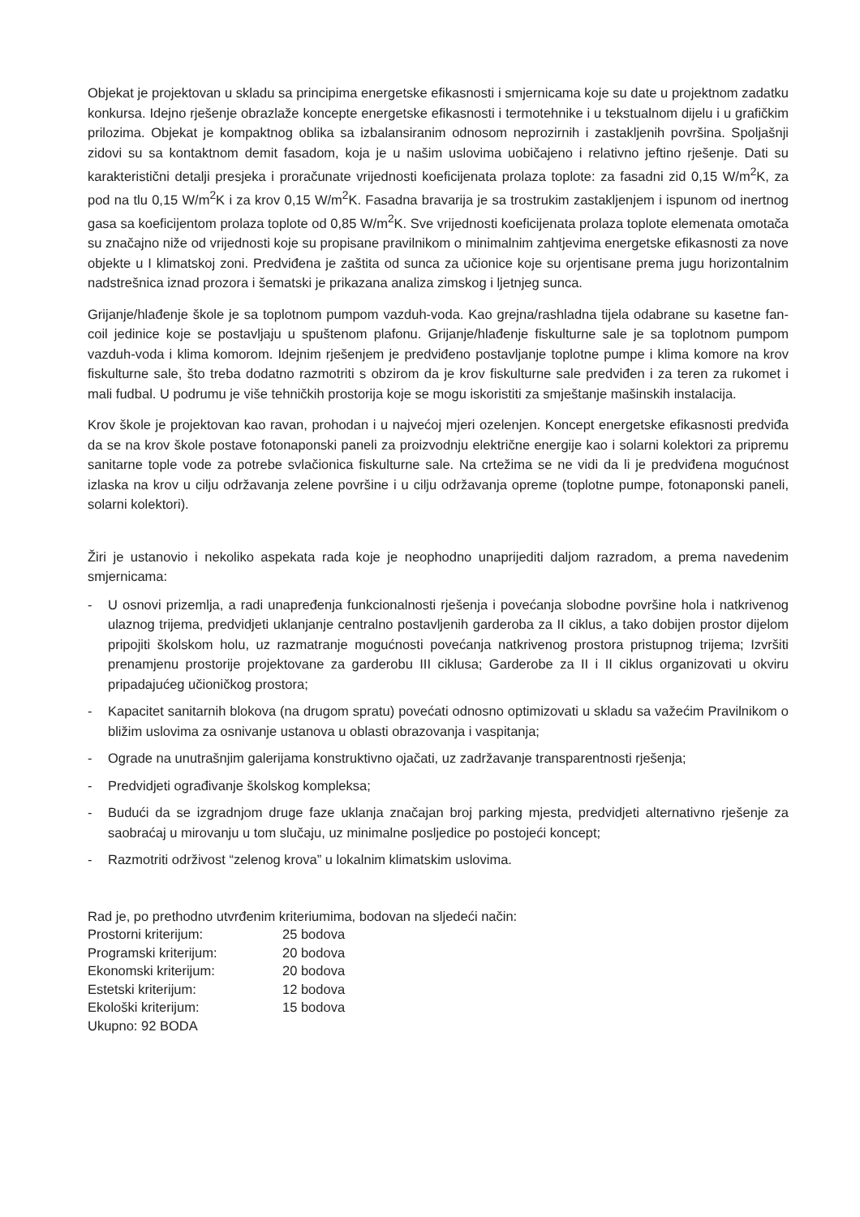Objekat je projektovan u skladu sa principima energetske efikasnosti i smjernicama koje su date u projektnom zadatku konkursa. Idejno rješenje obrazlaže koncepte energetske efikasnosti i termotehnike i u tekstualnom dijelu i u grafičkim prilozima. Objekat je kompaktnog oblika sa izbalansiranim odnosom neprozirnih i zastakljenih površina. Spoljašnji zidovi su sa kontaktnom demit fasadom, koja je u našim uslovima uobičajeno i relativno jeftino rješenje. Dati su karakteristični detalji presjeka i proračunate vrijednosti koeficijenata prolaza toplote: za fasadni zid 0,15 W/m<sup>2</sup>K, za pod na tlu 0,15 W/m<sup>2</sup>K i za krov 0,15 W/m<sup>2</sup>K. Fasadna bravarija je sa trostrukim zastakljenjem i ispunom od inertnog gasa sa koeficijentom prolaza toplote od 0,85 W/m<sup>2</sup>K. Sve vrijednosti koeficijenata prolaza toplote elemenata omotača su značajno niže od vrijednosti koje su propisane pravilnikom o minimalnim zahtjevima energetske efikasnosti za nove objekte u I klimatskoj zoni. Predviđena je zaštita od sunca za učionice koje su orjentisane prema jugu horizontalnim nadstrešnica iznad prozora i šematski je prikazana analiza zimskog i ljetnjeg sunca.
Grijanje/hlađenje škole je sa toplotnom pumpom vazduh-voda. Kao grejna/rashladna tijela odabrane su kasetne fan-coil jedinice koje se postavljaju u spuštenom plafonu. Grijanje/hlađenje fiskulturne sale je sa toplotnom pumpom vazduh-voda i klima komorom. Idejnim rješenjem je predviđeno postavljanje toplotne pumpe i klima komore na krov fiskulturne sale, što treba dodatno razmotriti s obzirom da je krov fiskulturne sale predviđen i za teren za rukomet i mali fudbal. U podrumu je više tehničkih prostorija koje se mogu iskoristiti za smještanje mašinskih instalacija.
Krov škole je projektovan kao ravan, prohodan i u najvećoj mjeri ozelenjen. Koncept energetske efikasnosti predviđa da se na krov škole postave fotonaponski paneli za proizvodnju električne energije kao i solarni kolektori za pripremu sanitarne tople vode za potrebe svlačionica fiskulturne sale. Na crtežima se ne vidi da li je predviđena mogućnost izlaska na krov u cilju održavanja zelene površine i u cilju održavanja opreme (toplotne pumpe, fotonaponski paneli, solarni kolektori).
Žiri je ustanovio i nekoliko aspekata rada koje je neophodno unaprijediti daljom razradom, a prema navedenim smjernicama:
- U osnovi prizemlja, a radi unapređenja funkcionalnosti rješenja i povećanja slobodne površine hola i natkrivenog ulaznog trijema, predvidjeti uklanjanje centralno postavljenih garderoba za II ciklus, a tako dobijen prostor dijelom pripojiti školskom holu, uz razmatranje mogućnosti povećanja natkrivenog prostora pristupnog trijema; Izvršiti prenamjenu prostorije projektovane za garderobu III ciklusa; Garderobe za II i II ciklus organizovati u okviru pripadajućeg učioničkog prostora;
- Kapacitet sanitarnih blokova (na drugom spratu) povećati odnosno optimizovati u skladu sa važećim Pravilnikom o bližim uslovima za osnivanje ustanova u oblasti obrazovanja i vaspitanja;
- Ograde na unutrašnjim galerijama konstruktivno ojačati, uz zadržavanje transparentnosti rješenja;
- Predvidjeti ograđivanje školskog kompleksa;
- Budući da se izgradnjom druge faze uklanja značajan broj parking mjesta, predvidjeti alternativno rješenje za saobraćaj u mirovanju u tom slučaju, uz minimalne posljedice po postojeći koncept;
- Razmotriti održivost “zelenog krova” u lokalnim klimatskim uslovima.
Rad je, po prethodno utvrđenim kriteriumima, bodovan na sljedeći način:
Prostorni kriterijum: 25 bodova
Programski kriterijum: 20 bodova
Ekonomski kriterijum: 20 bodova
Estetski kriterijum: 12 bodova
Ekološki kriterijum: 15 bodova
Ukupno: 92 BODA